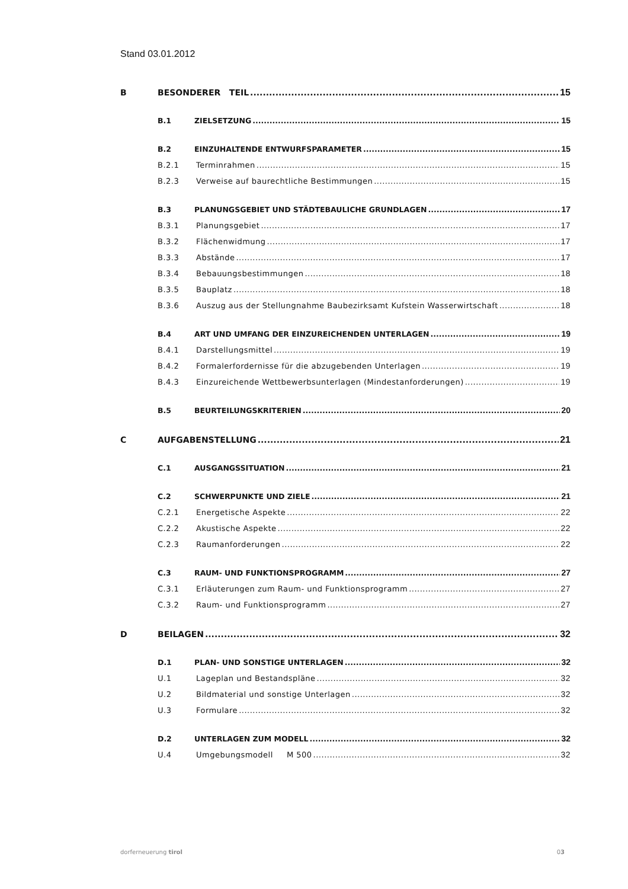Stand 03.01.2012
B BESONDERER TEIL 15
B.1 ZIELSETZUNG 15
B.2 EINZUHALTENDE ENTWURFSPARAMETER 15
B.2.1 Terminrahmen 15
B.2.3 Verweise auf baurechtliche Bestimmungen 15
B.3 PLANUNGSGEBIET UND STÄDTEBAULICHE GRUNDLAGEN 17
B.3.1 Planungsgebiet 17
B.3.2 Flächenwidmung 17
B.3.3 Abstände 17
B.3.4 Bebauungsbestimmungen 18
B.3.5 Bauplatz 18
B.3.6 Auszug aus der Stellungnahme Baubezirksamt Kufstein Wasserwirtschaft 18
B.4 ART UND UMFANG DER EINZUREICHENDEN UNTERLAGEN 19
B.4.1 Darstellungsmittel 19
B.4.2 Formalerfordernisse für die abzugebenden Unterlagen 19
B.4.3 Einzureichende Wettbewerbsunterlagen (Mindestanforderungen) 19
B.5 BEURTEILUNGSKRITERIEN 20
C AUFGABENSTELLUNG 21
C.1 AUSGANGSSITUATION 21
C.2 SCHWERPUNKTE UND ZIELE 21
C.2.1 Energetische Aspekte 22
C.2.2 Akustische Aspekte 22
C.2.3 Raumanforderungen 22
C.3 RAUM- UND FUNKTIONSPROGRAMM 27
C.3.1 Erläuterungen zum Raum- und Funktionsprogramm 27
C.3.2 Raum- und Funktionsprogramm 27
D BEILAGEN 32
D.1 PLAN- UND SONSTIGE UNTERLAGEN 32
U.1 Lageplan und Bestandspläne 32
U.2 Bildmaterial und sonstige Unterlagen 32
U.3 Formulare 32
D.2 UNTERLAGEN ZUM MODELL 32
U.4 Umgebungsmodell M 500 32
dorferneuerung tirol 03